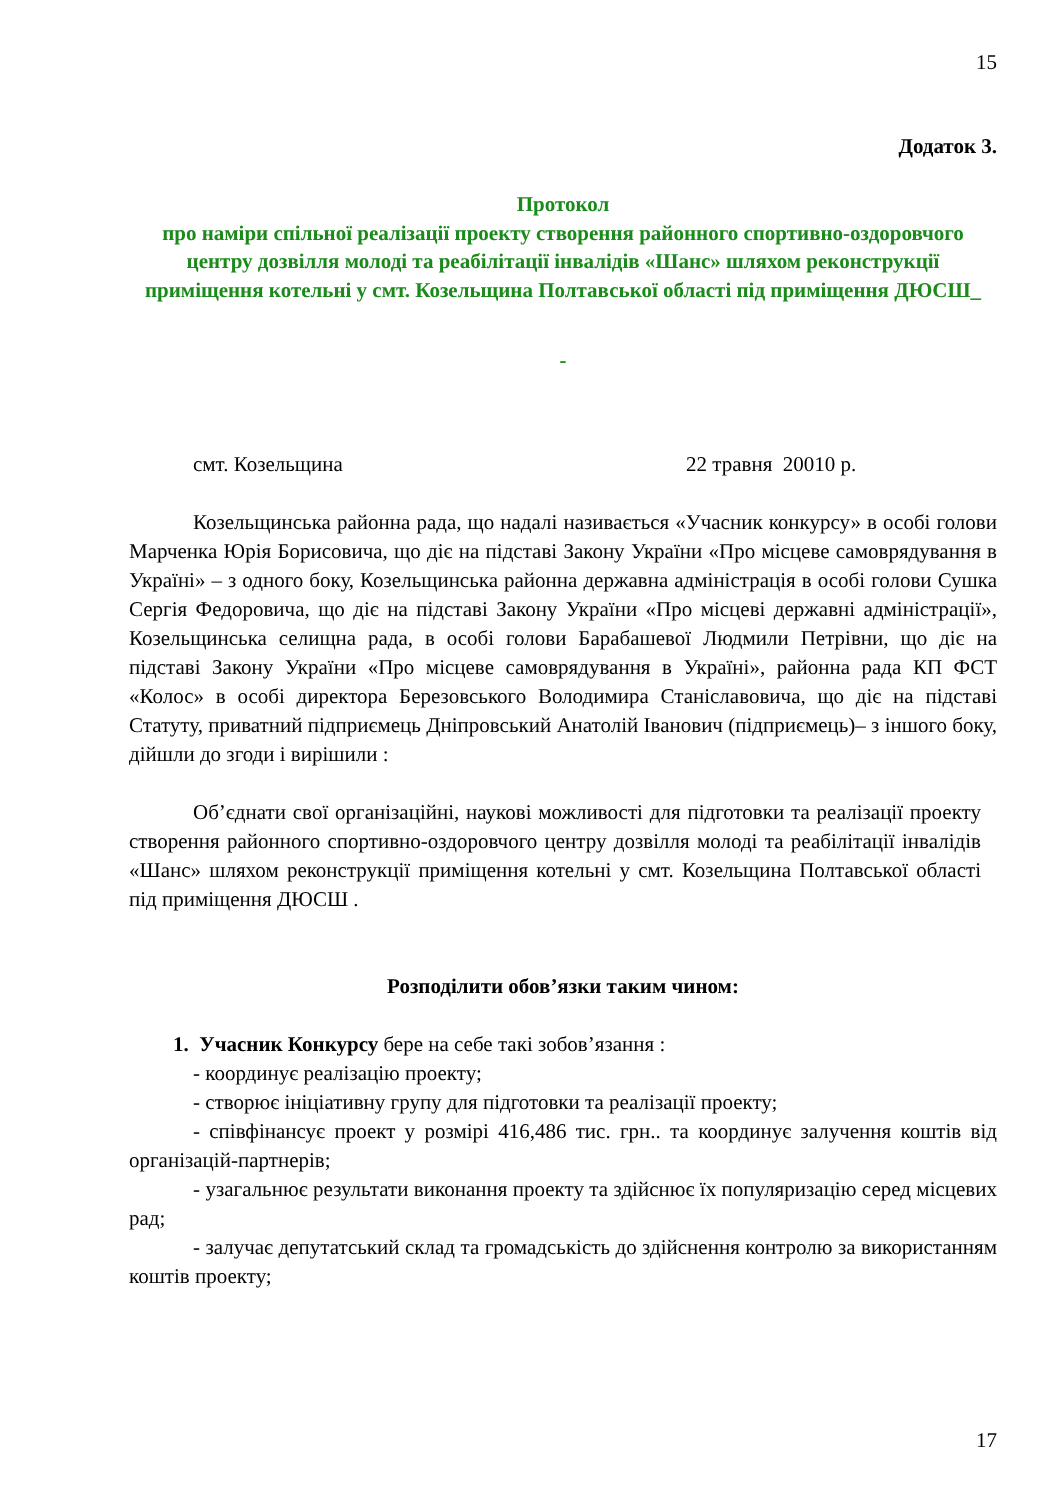15
Додаток 3.
Протокол
про наміри спільної реалізації проекту створення районного спортивно-оздоровчого центру дозвілля молоді та реабілітації інвалідів «Шанс» шляхом реконструкції приміщення котельні у смт. Козельщина Полтавської області під приміщення ДЮСШ_
-
смт. Козельщина 22 травня 20010 р.
Козельщинська районна рада, що надалі називається «Учасник конкурсу» в особі голови Марченка Юрія Борисовича, що діє на підставі Закону України «Про місцеве самоврядування в Україні» – з одного боку, Козельщинська районна державна адміністрація в особі голови Сушка Сергія Федоровича, що діє на підставі Закону України «Про місцеві державні адміністрації», Козельщинська селищна рада, в особі голови Барабашевої Людмили Петрівни, що діє на підставі Закону України «Про місцеве самоврядування в Україні», районна рада КП ФСТ «Колос» в особі директора Березовського Володимира Станіславовича, що діє на підставі Статуту, приватний підприємець Дніпровський Анатолій Іванович (підприємець)– з іншого боку, дійшли до згоди і вирішили :
Об’єднати свої організаційні, наукові можливості для підготовки та реалізації проекту створення районного спортивно-оздоровчого центру дозвілля молоді та реабілітації інвалідів «Шанс» шляхом реконструкції приміщення котельні у смт. Козельщина Полтавської області під приміщення ДЮСШ .
Розподілити обов’язки таким чином:
1. Учасник Конкурсу бере на себе такі зобов’язання :
- координує реалізацію проекту;
- створює ініціативну групу для підготовки та реалізації проекту;
- співфінансує проект у розмірі 416,486 тис. грн.. та координує залучення коштів від організацій-партнерів;
- узагальнює результати виконання проекту та здійснює їх популяризацію серед місцевих рад;
- залучає депутатський склад та громадськість до здійснення контролю за використанням коштів проекту;
17